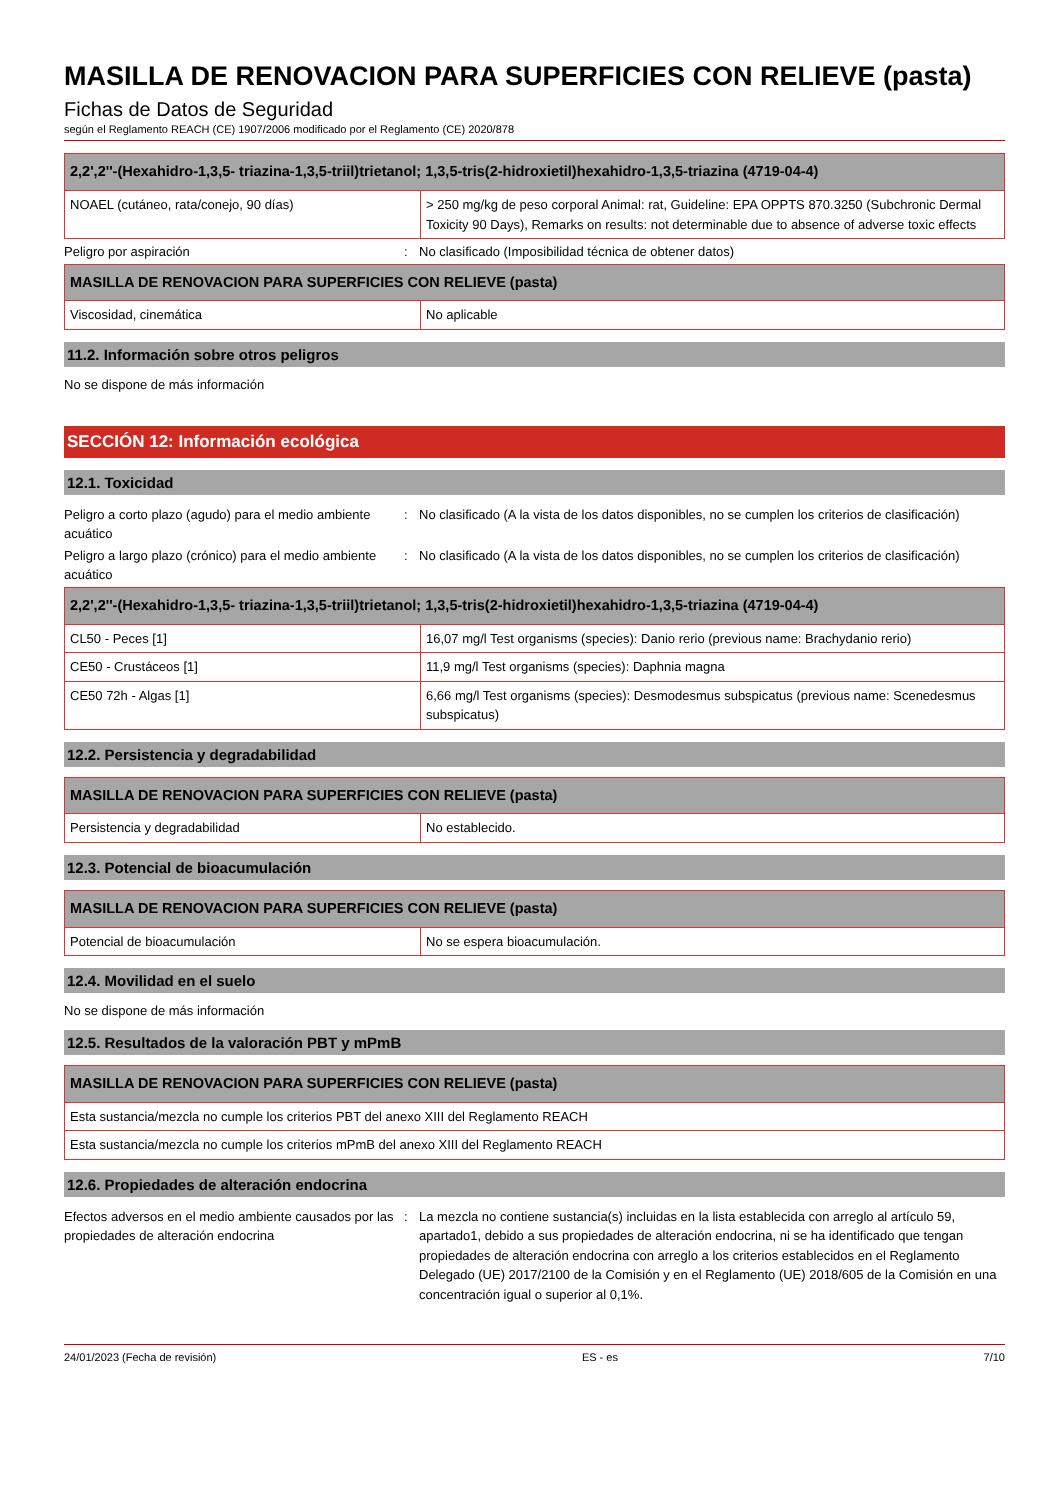MASILLA DE RENOVACION PARA SUPERFICIES CON RELIEVE (pasta)
Fichas de Datos de Seguridad
según el Reglamento REACH (CE) 1907/2006 modificado por el Reglamento (CE) 2020/878
| 2,2',2''-(Hexahidro-1,3,5- triazina-1,3,5-triil)trietanol; 1,3,5-tris(2-hidroxietil)hexahidro-1,3,5-triazina (4719-04-4) | |
| --- | --- |
| NOAEL (cutáneo, rata/conejo, 90 días) | > 250 mg/kg de peso corporal Animal: rat, Guideline: EPA OPPTS 870.3250 (Subchronic Dermal Toxicity 90 Days), Remarks on results: not determinable due to absence of adverse toxic effects |
Peligro por aspiración : No clasificado (Imposibilidad técnica de obtener datos)
| MASILLA DE RENOVACION PARA SUPERFICIES CON RELIEVE (pasta) | |
| --- | --- |
| Viscosidad, cinemática | No aplicable |
11.2. Información sobre otros peligros
No se dispone de más información
SECCIÓN 12: Información ecológica
12.1. Toxicidad
Peligro a corto plazo (agudo) para el medio ambiente acuático
: No clasificado (A la vista de los datos disponibles, no se cumplen los criterios de clasificación)
Peligro a largo plazo (crónico) para el medio ambiente acuático
: No clasificado (A la vista de los datos disponibles, no se cumplen los criterios de clasificación)
| 2,2',2''-(Hexahidro-1,3,5- triazina-1,3,5-triil)trietanol; 1,3,5-tris(2-hidroxietil)hexahidro-1,3,5-triazina (4719-04-4) | |
| --- | --- |
| CL50 - Peces [1] | 16,07 mg/l Test organisms (species): Danio rerio (previous name: Brachydanio rerio) |
| CE50 - Crustáceos [1] | 11,9 mg/l Test organisms (species): Daphnia magna |
| CE50 72h - Algas [1] | 6,66 mg/l Test organisms (species): Desmodesmus subspicatus (previous name: Scenedesmus subspicatus) |
12.2. Persistencia y degradabilidad
| MASILLA DE RENOVACION PARA SUPERFICIES CON RELIEVE (pasta) | |
| --- | --- |
| Persistencia y degradabilidad | No establecido. |
12.3. Potencial de bioacumulación
| MASILLA DE RENOVACION PARA SUPERFICIES CON RELIEVE (pasta) | |
| --- | --- |
| Potencial de bioacumulación | No se espera bioacumulación. |
12.4. Movilidad en el suelo
No se dispone de más información
12.5. Resultados de la valoración PBT y mPmB
| MASILLA DE RENOVACION PARA SUPERFICIES CON RELIEVE (pasta) |
| --- |
| Esta sustancia/mezcla no cumple los criterios PBT del anexo XIII del Reglamento REACH |
| Esta sustancia/mezcla no cumple los criterios mPmB del anexo XIII del Reglamento REACH |
12.6. Propiedades de alteración endocrina
Efectos adversos en el medio ambiente causados por las propiedades de alteración endocrina
: La mezcla no contiene sustancia(s) incluidas en la lista establecida con arreglo al artículo 59, apartado1, debido a sus propiedades de alteración endocrina, ni se ha identificado que tengan propiedades de alteración endocrina con arreglo a los criterios establecidos en el Reglamento Delegado (UE) 2017/2100 de la Comisión y en el Reglamento (UE) 2018/605 de la Comisión en una concentración igual o superior al 0,1%.
24/01/2023 (Fecha de revisión) ES - es 7/10